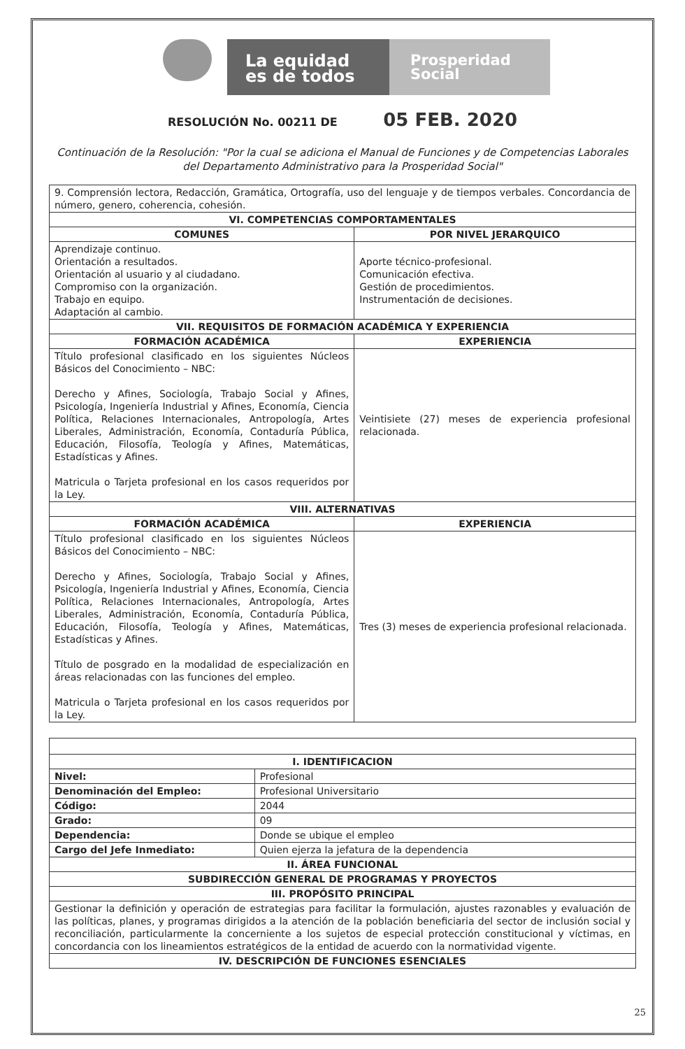La equidad es de todos
Prosperidad Social
RESOLUCIÓN No. 00211 DE 05 FEB. 2020
Continuación de la Resolución: "Por la cual se adiciona el Manual de Funciones y de Competencias Laborales del Departamento Administrativo para la Prosperidad Social"
| 9. Comprensión lectora, Redacción, Gramática, Ortografía, uso del lenguaje y de tiempos verbales. Concordancia de número, genero, coherencia, cohesión. | |
| VI. COMPETENCIAS COMPORTAMENTALES | |
| COMUNES | POR NIVEL JERARQUICO |
| Aprendizaje continuo. Orientación a resultados. Orientación al usuario y al ciudadano. Compromiso con la organización. Trabajo en equipo. Adaptación al cambio. | Aporte técnico-profesional. Comunicación efectiva. Gestión de procedimientos. Instrumentación de decisiones. |
| VII. REQUISITOS DE FORMACIÓN ACADÉMICA Y EXPERIENCIA | |
| FORMACIÓN ACADÉMICA | EXPERIENCIA |
| Título profesional clasificado en los siguientes Núcleos Básicos del Conocimiento – NBC: Derecho y Afines, Sociología, Trabajo Social y Afines, Psicología, Ingeniería Industrial y Afines, Economía, Ciencia Política, Relaciones Internacionales, Antropología, Artes Liberales, Administración, Economía, Contaduría Pública, Educación, Filosofía, Teología y Afines, Matemáticas, Estadísticas y Afines. Matricula o Tarjeta profesional en los casos requeridos por la Ley. | Veintisiete (27) meses de experiencia profesional relacionada. |
| VIII. ALTERNATIVAS | |
| FORMACIÓN ACADÉMICA | EXPERIENCIA |
| Título profesional clasificado en los siguientes Núcleos Básicos del Conocimiento – NBC: Derecho y Afines, Sociología, Trabajo Social y Afines, Psicología, Ingeniería Industrial y Afines, Economía, Ciencia Política, Relaciones Internacionales, Antropología, Artes Liberales, Administración, Economía, Contaduría Pública, Educación, Filosofía, Teología y Afines, Matemáticas, Estadísticas y Afines. Título de posgrado en la modalidad de especialización en áreas relacionadas con las funciones del empleo. Matricula o Tarjeta profesional en los casos requeridos por la Ley. | Tres (3) meses de experiencia profesional relacionada. |
| I. IDENTIFICACION | |
| --- | --- |
| Nivel: | Profesional |
| Denominación del Empleo: | Profesional Universitario |
| Código: | 2044 |
| Grado: | 09 |
| Dependencia: | Donde se ubique el empleo |
| Cargo del Jefe Inmediato: | Quien ejerza la jefatura de la dependencia |
| II. ÁREA FUNCIONAL | |
| SUBDIRECCIÓN GENERAL DE PROGRAMAS Y PROYECTOS | |
| III. PROPÓSITO PRINCIPAL | |
| Gestionar la definición y operación de estrategias para facilitar la formulación, ajustes razonables y evaluación de las políticas, planes, y programas dirigidos a la atención de la población beneficiaria del sector de inclusión social y reconciliación, particularmente la concerniente a los sujetos de especial protección constitucional y víctimas, en concordancia con los lineamientos estratégicos de la entidad de acuerdo con la normatividad vigente. | |
| IV. DESCRIPCIÓN DE FUNCIONES ESENCIALES | |
25